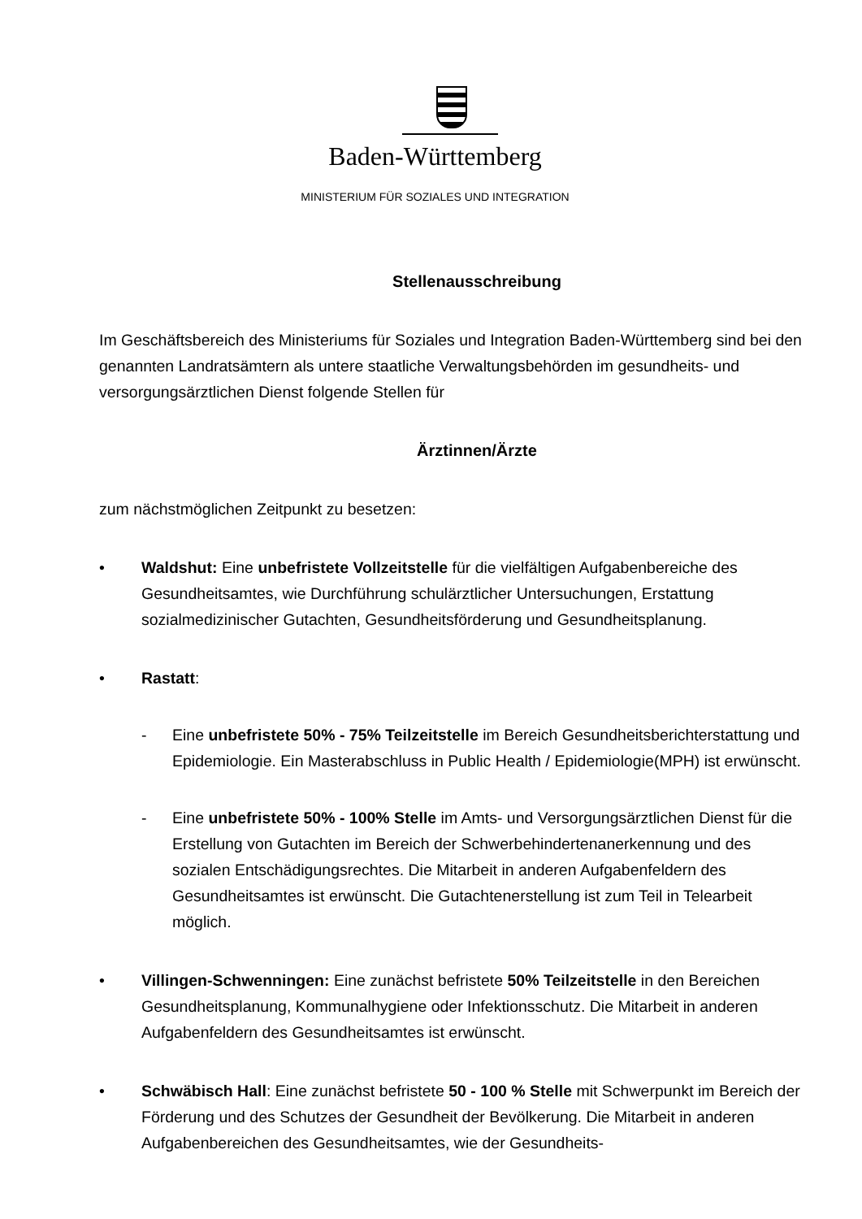Baden-Württemberg
MINISTERIUM FÜR SOZIALES UND INTEGRATION
Stellenausschreibung
Im Geschäftsbereich des Ministeriums für Soziales und Integration Baden-Württemberg sind bei den genannten Landratsämtern als untere staatliche Verwaltungsbehörden im gesundheits- und versorgungsärztlichen Dienst folgende Stellen für
Ärztinnen/Ärzte
zum nächstmöglichen Zeitpunkt zu besetzen:
• Waldshut: Eine unbefristete Vollzeitstelle für die vielfältigen Aufgabenbereiche des Gesundheitsamtes, wie Durchführung schulärztlicher Untersuchungen, Erstattung sozialmedizinischer Gutachten, Gesundheitsförderung und Gesundheitsplanung.
• Rastatt:
- Eine unbefristete 50% - 75% Teilzeitstelle im Bereich Gesundheitsberichterstattung und Epidemiologie. Ein Masterabschluss in Public Health / Epidemiologie(MPH) ist erwünscht.
- Eine unbefristete 50% - 100% Stelle im Amts- und Versorgungsärztlichen Dienst für die Erstellung von Gutachten im Bereich der Schwerbehindertenanerkennung und des sozialen Entschädigungsrechtes. Die Mitarbeit in anderen Aufgabenfeldern des Gesundheitsamtes ist erwünscht. Die Gutachtenerstellung ist zum Teil in Telearbeit möglich.
• Villingen-Schwenningen: Eine zunächst befristete 50% Teilzeitstelle in den Bereichen Gesundheitsplanung, Kommunalhygiene oder Infektionsschutz. Die Mitarbeit in anderen Aufgabenfeldern des Gesundheitsamtes ist erwünscht.
• Schwäbisch Hall: Eine zunächst befristete 50 - 100 % Stelle mit Schwerpunkt im Bereich der Förderung und des Schutzes der Gesundheit der Bevölkerung. Die Mitarbeit in anderen Aufgabenbereichen des Gesundheitsamtes, wie der Gesundheits-